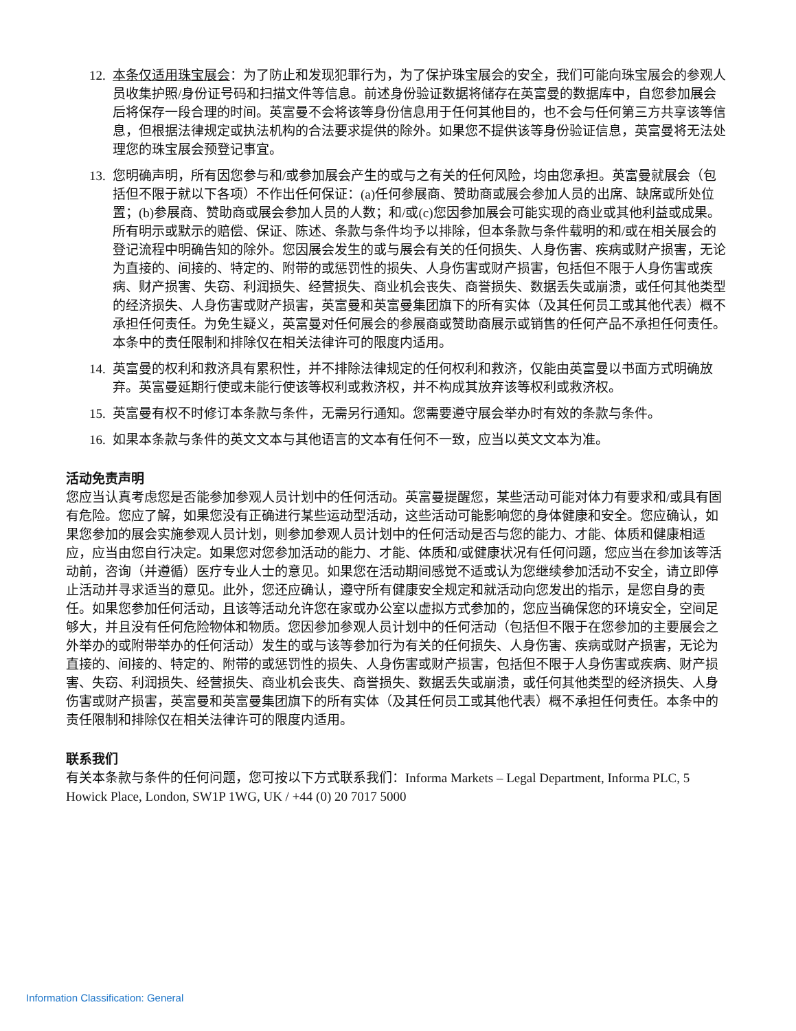12. 本条仅适用珠宝展会：为了防止和发现犯罪行为，为了保护珠宝展会的安全，我们可能向珠宝展会的参观人员收集护照/身份证号码和扫描文件等信息。前述身份验证数据将储存在英富曼的数据库中，自您参加展会后将保存一段合理的时间。英富曼不会将该等身份信息用于任何其他目的，也不会与任何第三方共享该等信息，但根据法律规定或执法机构的合法要求提供的除外。如果您不提供该等身份验证信息，英富曼将无法处理您的珠宝展会预登记事宜。
13. 您明确声明，所有因您参与和/或参加展会产生的或与之有关的任何风险，均由您承担。英富曼就展会（包括但不限于就以下各项）不作出任何保证：(a)任何参展商、赞助商或展会参加人员的出席、缺席或所处位置；(b)参展商、赞助商或展会参加人员的人数；和/或(c)您因参加展会可能实现的商业或其他利益或成果。所有明示或默示的赔偿、保证、陈述、条款与条件均予以排除，但本条款与条件载明的和/或在相关展会的登记流程中明确告知的除外。您因展会发生的或与展会有关的任何损失、人身伤害、疾病或财产损害，无论为直接的、间接的、特定的、附带的或惩罚性的损失、人身伤害或财产损害，包括但不限于人身伤害或疾病、财产损害、失窃、利润损失、经营损失、商业机会丧失、商誉损失、数据丢失或崩溃，或任何其他类型的经济损失、人身伤害或财产损害，英富曼和英富曼集团旗下的所有实体（及其任何员工或其他代表）概不承担任何责任。为免生疑义，英富曼对任何展会的参展商或赞助商展示或销售的任何产品不承担任何责任。本条中的责任限制和排除仅在相关法律许可的限度内适用。
14. 英富曼的权利和救济具有累积性，并不排除法律规定的任何权利和救济，仅能由英富曼以书面方式明确放弃。英富曼延期行使或未能行使该等权利或救济权，并不构成其放弃该等权利或救济权。
15. 英富曼有权不时修订本条款与条件，无需另行通知。您需要遵守展会举办时有效的条款与条件。
16. 如果本条款与条件的英文文本与其他语言的文本有任何不一致，应当以英文文本为准。
活动免责声明
您应当认真考虑您是否能参加参观人员计划中的任何活动。英富曼提醒您，某些活动可能对体力有要求和/或具有固有危险。您应了解，如果您没有正确进行某些运动型活动，这些活动可能影响您的身体健康和安全。您应确认，如果您参加的展会实施参观人员计划，则参加参观人员计划中的任何活动是否与您的能力、才能、体质和健康相适应，应当由您自行决定。如果您对您参加活动的能力、才能、体质和/或健康状况有任何问题，您应当在参加该等活动前，咨询（并遵循）医疗专业人士的意见。如果您在活动期间感觉不适或认为您继续参加活动不安全，请立即停止活动并寻求适当的意见。此外，您还应确认，遵守所有健康安全规定和就活动向您发出的指示，是您自身的责任。如果您参加任何活动，且该等活动允许您在家或办公室以虚拟方式参加的，您应当确保您的环境安全，空间足够大，并且没有任何危险物体和物质。您因参加参观人员计划中的任何活动（包括但不限于在您参加的主要展会之外举办的或附带举办的任何活动）发生的或与该等参加行为有关的任何损失、人身伤害、疾病或财产损害，无论为直接的、间接的、特定的、附带的或惩罚性的损失、人身伤害或财产损害，包括但不限于人身伤害或疾病、财产损害、失窃、利润损失、经营损失、商业机会丧失、商誉损失、数据丢失或崩溃，或任何其他类型的经济损失、人身伤害或财产损害，英富曼和英富曼集团旗下的所有实体（及其任何员工或其他代表）概不承担任何责任。本条中的责任限制和排除仅在相关法律许可的限度内适用。
联系我们
有关本条款与条件的任何问题，您可按以下方式联系我们：Informa Markets – Legal Department, Informa PLC, 5 Howick Place, London, SW1P 1WG, UK / +44 (0) 20 7017 5000
Information Classification: General